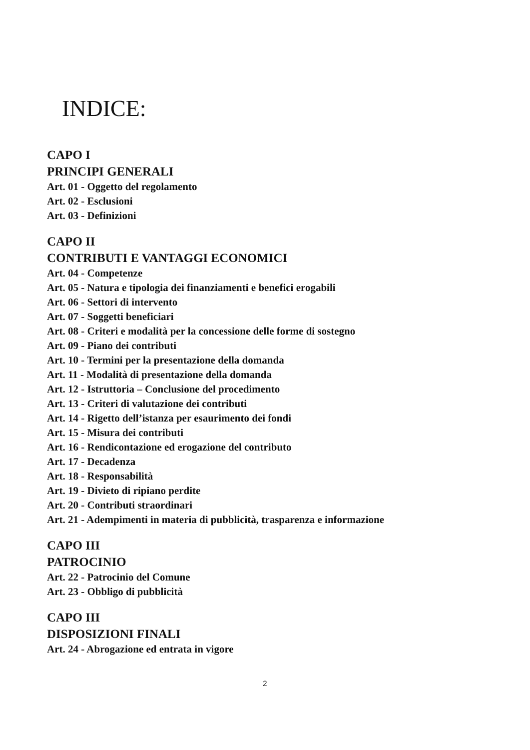INDICE:
CAPO I
PRINCIPI GENERALI
Art. 01 - Oggetto del regolamento
Art. 02 - Esclusioni
Art. 03 - Definizioni
CAPO II
CONTRIBUTI E VANTAGGI ECONOMICI
Art. 04 - Competenze
Art. 05 - Natura e tipologia dei finanziamenti e benefici erogabili
Art. 06 - Settori di intervento
Art. 07 - Soggetti beneficiari
Art. 08 - Criteri e modalità per la concessione delle forme di sostegno
Art. 09 - Piano dei contributi
Art. 10 - Termini per la presentazione della domanda
Art. 11 - Modalità di presentazione della domanda
Art. 12 - Istruttoria – Conclusione del procedimento
Art. 13 - Criteri di valutazione dei contributi
Art. 14 - Rigetto dell’istanza per esaurimento dei fondi
Art. 15 - Misura dei contributi
Art. 16 - Rendicontazione ed erogazione del contributo
Art. 17 - Decadenza
Art. 18 - Responsabilità
Art. 19 - Divieto di ripiano perdite
Art. 20 - Contributi straordinari
Art. 21 - Adempimenti in materia di pubblicità, trasparenza e informazione
CAPO III
PATROCINIO
Art. 22 - Patrocinio del Comune
Art. 23 - Obbligo di pubblicità
CAPO III
DISPOSIZIONI FINALI
Art. 24 - Abrogazione ed entrata in vigore
2